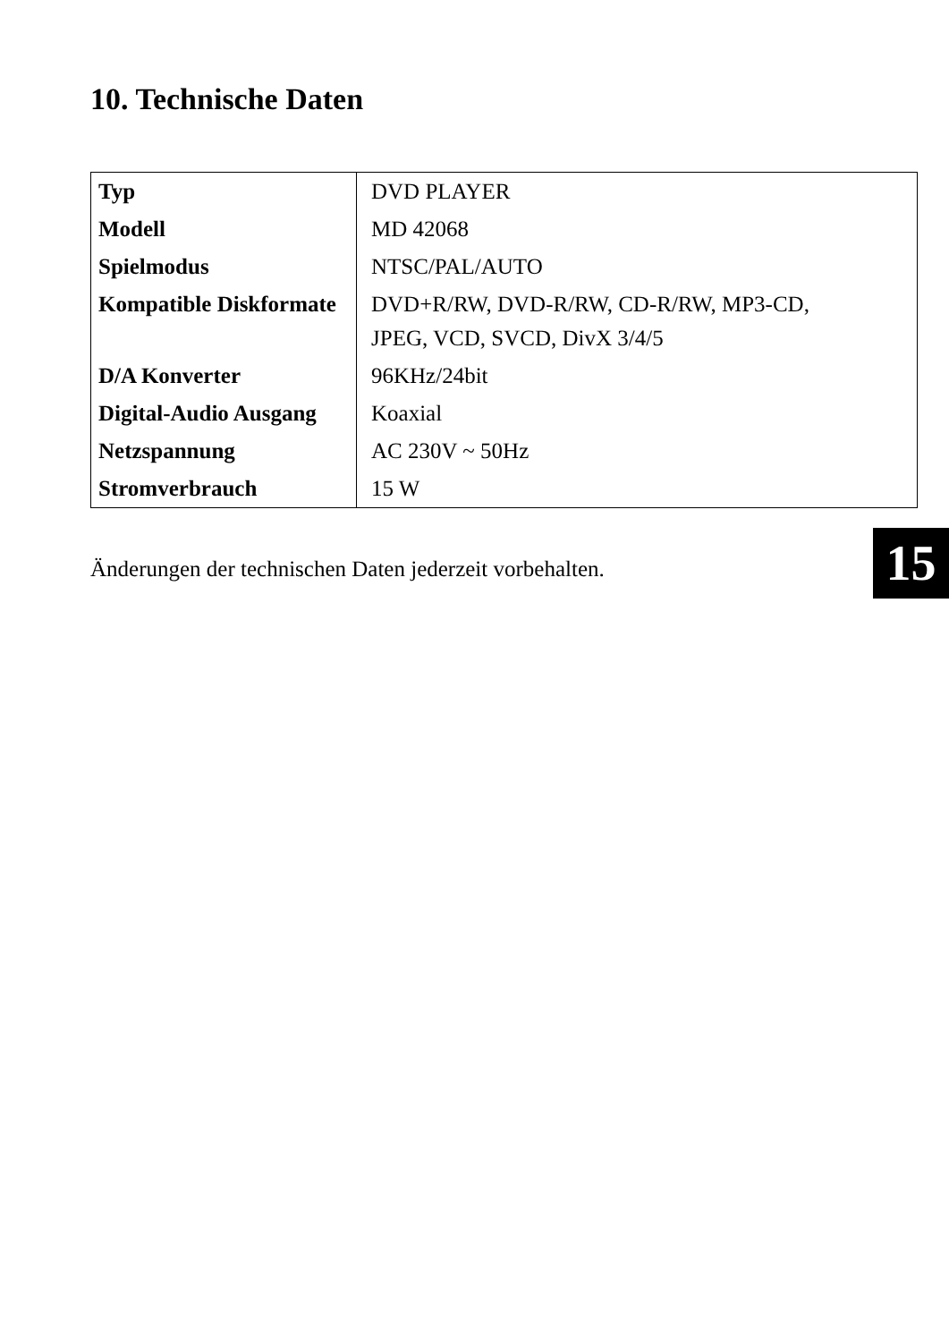10. Technische Daten
| Typ | DVD PLAYER |
| Modell | MD 42068 |
| Spielmodus | NTSC/PAL/AUTO |
| Kompatible Diskformate | DVD+R/RW, DVD-R/RW, CD-R/RW, MP3-CD, JPEG, VCD, SVCD, DivX 3/4/5 |
| D/A Konverter | 96KHz/24bit |
| Digital-Audio Ausgang | Koaxial |
| Netzspannung | AC 230V ~ 50Hz |
| Stromverbrauch | 15 W |
15
Änderungen der technischen Daten jederzeit vorbehalten.